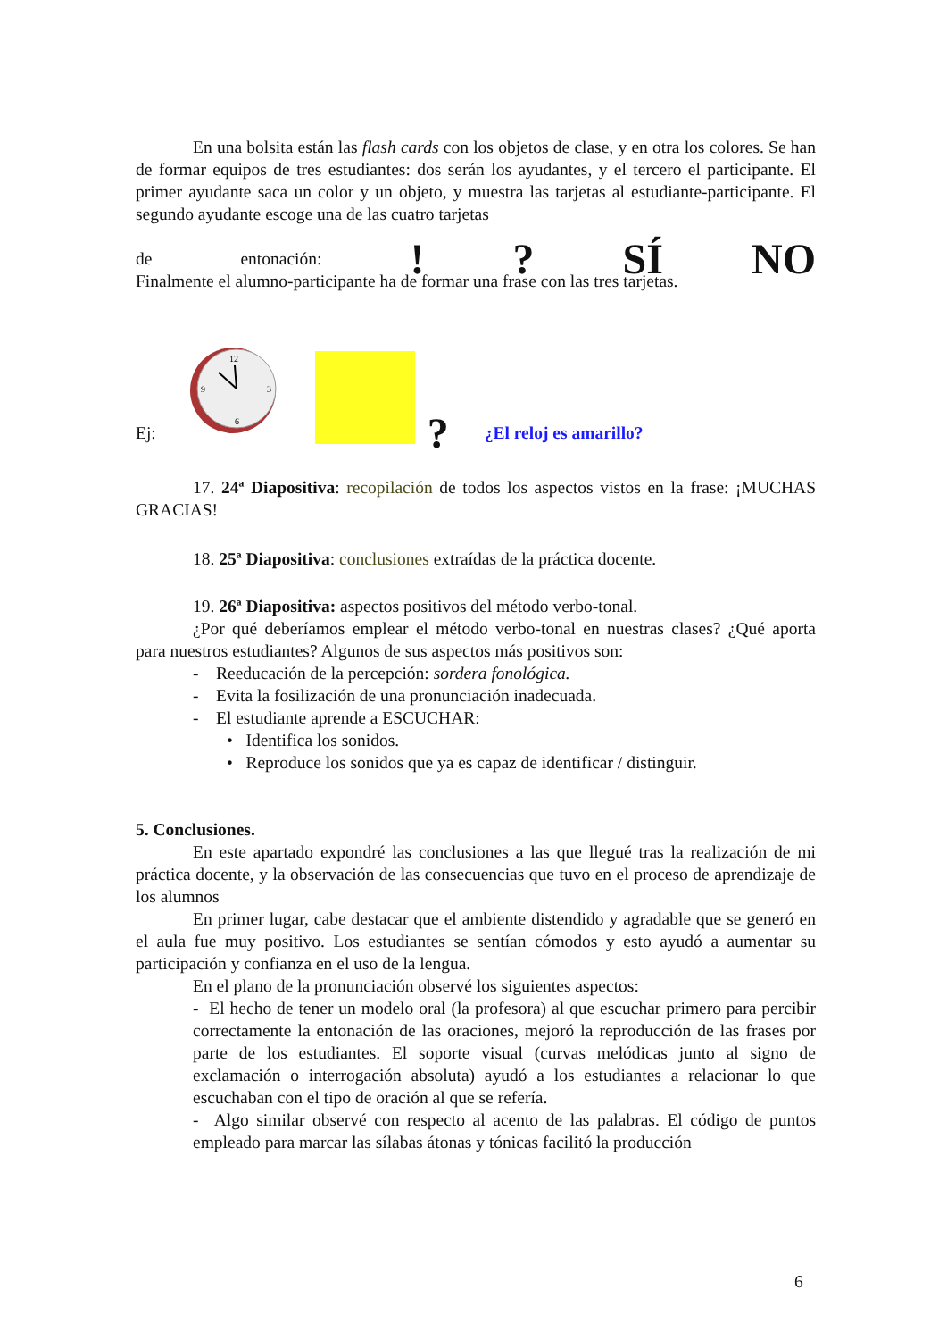En una bolsita están las flash cards con los objetos de clase, y en otra los colores. Se han de formar equipos de tres estudiantes: dos serán los ayudantes, y el tercero el participante. El primer ayudante saca un color y un objeto, y muestra las tarjetas al estudiante-participante. El segundo ayudante escoge una de las cuatro tarjetas
de entonación:!? SÍ NO
Finalmente el alumno-participante ha de formar una frase con las tres tarjetas.
Ej:
12
9
3
6
? ¿El reloj es amarillo?
17. 24ª Diapositiva: recopilación de todos los aspectos vistos en la frase: ¡MUCHAS GRACIAS!
18. 25ª Diapositiva: conclusiones extraídas de la práctica docente.
19. 26ª Diapositiva: aspectos positivos del método verbo-tonal.
¿Por qué deberíamos emplear el método verbo-tonal en nuestras clases? ¿Qué aporta para nuestros estudiantes? Algunos de sus aspectos más positivos son:
- Reeducación de la percepción: sordera fonológica.
- Evita la fosilización de una pronunciación inadecuada.
- El estudiante aprende a ESCUCHAR:
• Identifica los sonidos.
• Reproduce los sonidos que ya es capaz de identificar / distinguir.
5. Conclusiones.
En este apartado expondré las conclusiones a las que llegué tras la realización de mi práctica docente, y la observación de las consecuencias que tuvo en el proceso de aprendizaje de los alumnos
En primer lugar, cabe destacar que el ambiente distendido y agradable que se generó en el aula fue muy positivo. Los estudiantes se sentían cómodos y esto ayudó a aumentar su participación y confianza en el uso de la lengua.
En el plano de la pronunciación observé los siguientes aspectos:
- El hecho de tener un modelo oral (la profesora) al que escuchar primero para percibir correctamente la entonación de las oraciones, mejoró la reproducción de las frases por parte de los estudiantes. El soporte visual (curvas melódicas junto al signo de exclamación o interrogación absoluta) ayudó a los estudiantes a relacionar lo que escuchaban con el tipo de oración al que se refería.
- Algo similar observé con respecto al acento de las palabras. El código de puntos empleado para marcar las sílabas átonas y tónicas facilitó la producción
6